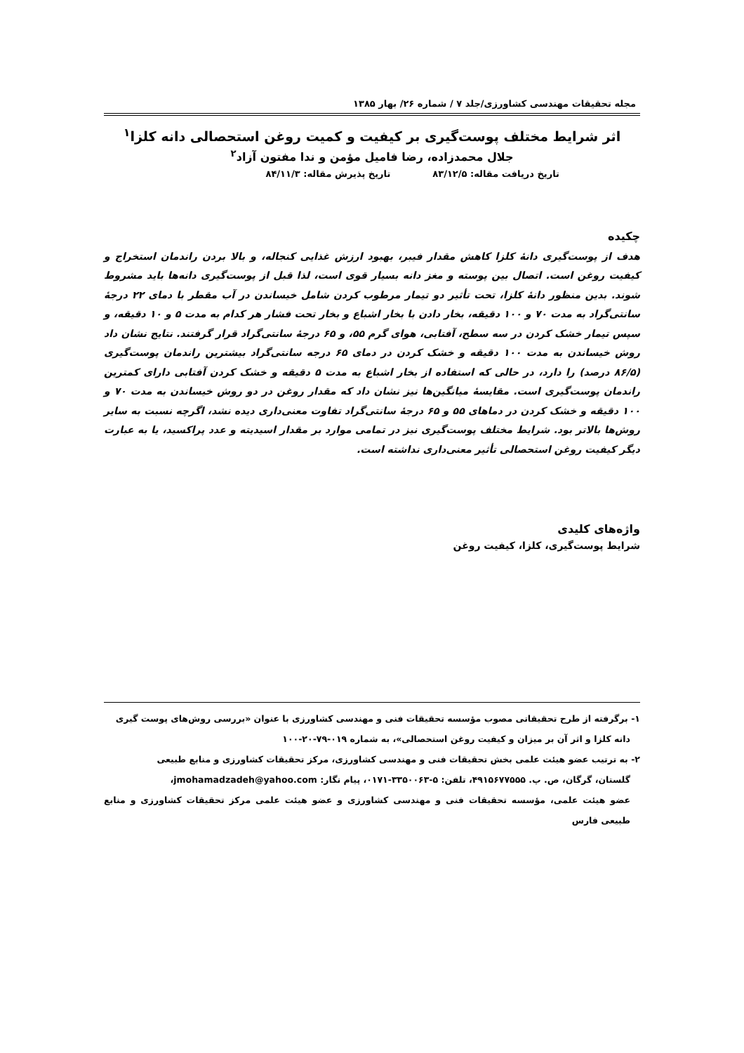مجله تحقیقات مهندسی کشاورزی/جلد ۷ / شماره ۲۶/ بهار ۱۳۸۵
اثر شرایط مختلف پوست‌گیری بر کیفیت و کمیت روغن استحصالی دانه کلزا<sup>۱</sup>
جلال محمدزاده، رضا فامیل مؤمن و ندا مفتون آزاد<sup>۲</sup>
تاریخ دریافت مقاله: ۸۳/۱۲/۵ تاریخ پذیرش مقاله: ۸۴/۱۱/۳
چکیده
هدف از پوست‌گیری دانهٔ کلزا کاهش مقدار فیبر، بهبود ارزش غذایی کنجاله، و بالا بردن راندمان استخراج و کیفیت روغن است. اتصال بین پوسته و مغز دانه بسیار قوی است، لذا قبل از پوست‌گیری دانه‌ها باید مشروط شوند. بدین منظور دانهٔ کلزا، تحت تأثیر دو تیمار مرطوب کردن شامل خیساندن در آب مقطر با دمای ۲۲ درجهٔ سانتی‌گراد به مدت ۷۰ و ۱۰۰ دقیقه، بخار دادن با بخار اشباع و بخار تحت فشار هر کدام به مدت ۵ و ۱۰ دقیقه، و سپس تیمار خشک کردن در سه سطح، آفتابی، هوای گرم ۵۵، و ۶۵ درجهٔ سانتی‌گراد قرار گرفتند. نتایج نشان داد روش خیساندن به مدت ۱۰۰ دقیقه و خشک کردن در دمای ۶۵ درجه سانتی‌گراد بیشترین راندمان پوست‌گیری (۸۶/۵ درصد) را دارد، در حالی که استفاده از بخار اشباع به مدت ۵ دقیقه و خشک کردن آفتابی دارای کمترین راندمان پوست‌گیری است. مقایسهٔ میانگین‌ها نیز نشان داد که مقدار روغن در دو روش خیساندن به مدت ۷۰ و ۱۰۰ دقیقه و خشک کردن در دماهای ۵۵ و ۶۵ درجهٔ سانتی‌گراد تفاوت معنی‌داری دیده نشد، اگرچه نسبت به سایر روش‌ها بالاتر بود. شرایط مختلف پوست‌گیری نیز در تمامی موارد بر مقدار اسیدیته و عدد پراکسید، یا به عبارت دیگر کیفیت روغن استحصالی تأثیر معنی‌داری نداشته است.
واژه‌های کلیدی
شرایط پوست‌گیری، کلزا، کیفیت روغن
۱- برگرفته از طرح تحقیقاتی مصوب مؤسسه تحقیقات فنی و مهندسی کشاورزی با عنوان «بررسی روش‌های پوست گیری
دانه کلزا و اثر آن بر میزان و کیفیت روغن استحصالی»، به شماره ۰۱۹-۷۹-۲۰-۱۰۰
۲- به ترتیب عضو هیئت علمی بخش تحقیقات فنی و مهندسی کشاورزی، مرکز تحقیقات کشاورزی و منابع طبیعی
گلستان، گرگان، ص. پ. ۴۹۱۵۶۷۷۵۵۵، تلفن: ۵-۳۳۵۰۰۶۳-۰۱۷۱، پیام نگار: jmohamadzadeh@yahoo.com،
عضو هیئت علمی، مؤسسه تحقیقات فنی و مهندسی کشاورزی و عضو هیئت علمی مرکز تحقیقات کشاورزی و منابع طبیعی فارس